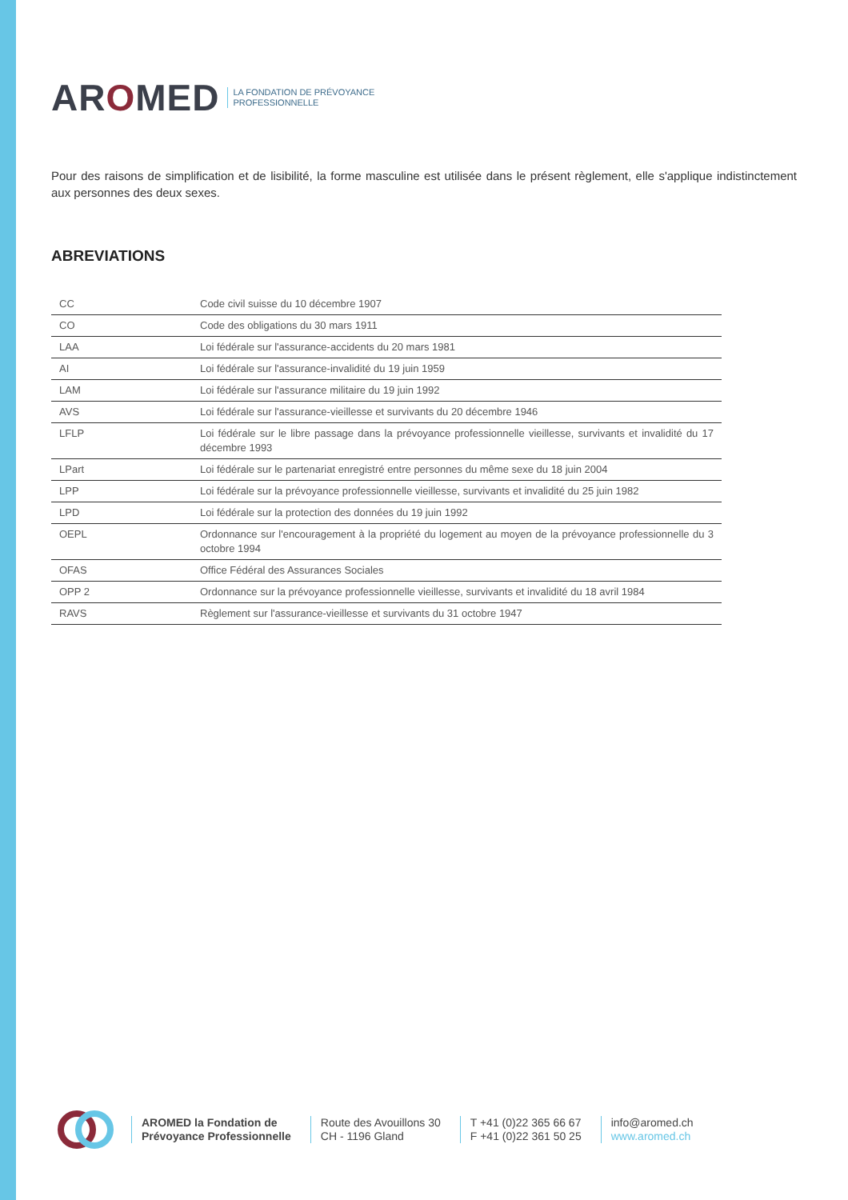AROMED LA FONDATION DE PRÉVOYANCE
PROFESSIONNELLE
Pour des raisons de simplification et de lisibilité, la forme masculine est utilisée dans le présent règlement, elle s'applique indistinctement aux personnes des deux sexes.
ABREVIATIONS
| CC | Code civil suisse du 10 décembre 1907 |
| CO | Code des obligations du 30 mars 1911 |
| LAA | Loi fédérale sur l'assurance-accidents du 20 mars 1981 |
| AI | Loi fédérale sur l'assurance-invalidité du 19 juin 1959 |
| LAM | Loi fédérale sur l'assurance militaire du 19 juin 1992 |
| AVS | Loi fédérale sur l'assurance-vieillesse et survivants du 20 décembre 1946 |
| LFLP | Loi fédérale sur le libre passage dans la prévoyance professionnelle vieillesse, survivants et invalidité du 17 décembre 1993 |
| LPart | Loi fédérale sur le partenariat enregistré entre personnes du même sexe du 18 juin 2004 |
| LPP | Loi fédérale sur la prévoyance professionnelle vieillesse, survivants et invalidité du 25 juin 1982 |
| LPD | Loi fédérale sur la protection des données du 19 juin 1992 |
| OEPL | Ordonnance sur l'encouragement à la propriété du logement au moyen de la prévoyance professionnelle du 3 octobre 1994 |
| OFAS | Office Fédéral des Assurances Sociales |
| OPP 2 | Ordonnance sur la prévoyance professionnelle vieillesse, survivants et invalidité du 18 avril 1984 |
| RAVS | Règlement sur l'assurance-vieillesse et survivants du 31 octobre 1947 |
AROMED la Fondation de
Prévoyance Professionnelle
Route des Avouillons 30
CH - 1196 Gland
T +41 (0)22 365 66 67
F +41 (0)22 361 50 25
info@aromed.ch
www.aromed.ch